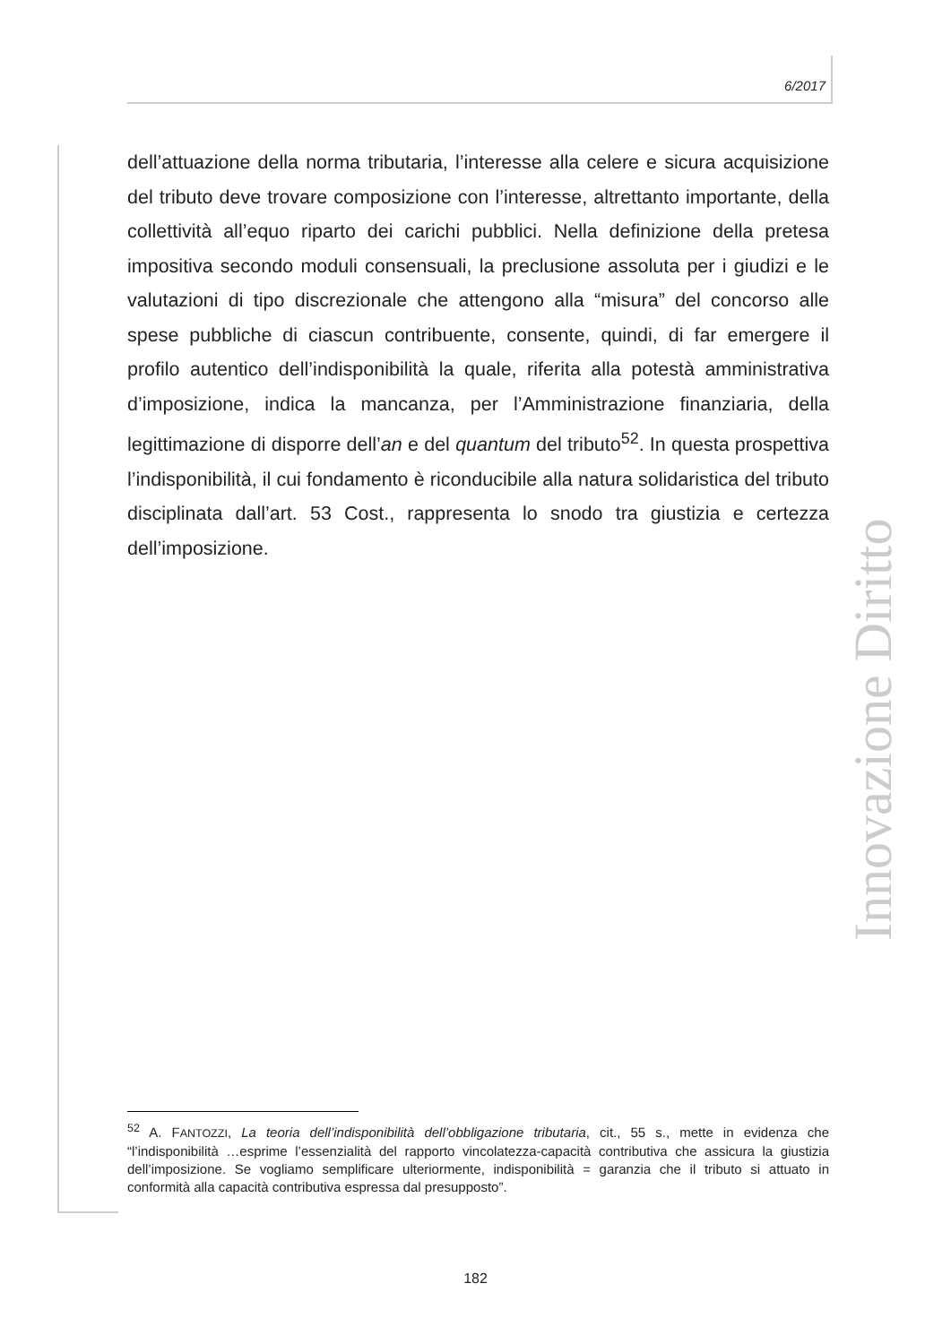6/2017
dell’attuazione della norma tributaria, l’interesse alla celere e sicura acquisizione del tributo deve trovare composizione con l’interesse, altrettanto importante, della collettività all’equo riparto dei carichi pubblici. Nella definizione della pretesa impositiva secondo moduli consensuali, la preclusione assoluta per i giudizi e le valutazioni di tipo discrezionale che attengono alla “misura” del concorso alle spese pubbliche di ciascun contribuente, consente, quindi, di far emergere il profilo autentico dell’indisponibilità la quale, riferita alla potestà amministrativa d’imposizione, indica la mancanza, per l’Amministrazione finanziaria, della legittimazione di disporre dell’an e del quantum del tributo<sup>52</sup>. In questa prospettiva l’indisponibilità, il cui fondamento è riconducibile alla natura solidaristica del tributo disciplinata dall’art. 53 Cost., rappresenta lo snodo tra giustizia e certezza dell’imposizione.
<sup>52</sup> A. FANTOZZI, La teoria dell’indisponibilità dell’obbligazione tributaria, cit., 55 s., mette in evidenza che “l’indisponibilità …esprime l’essenzialità del rapporto vincolatezza-capacità contributiva che assicura la giustizia dell’imposizione. Se vogliamo semplificare ulteriormente, indisponibilità = garanzia che il tributo si attuato in conformità alla capacità contributiva espressa dal presupposto”.
182
Innovazione Diritto